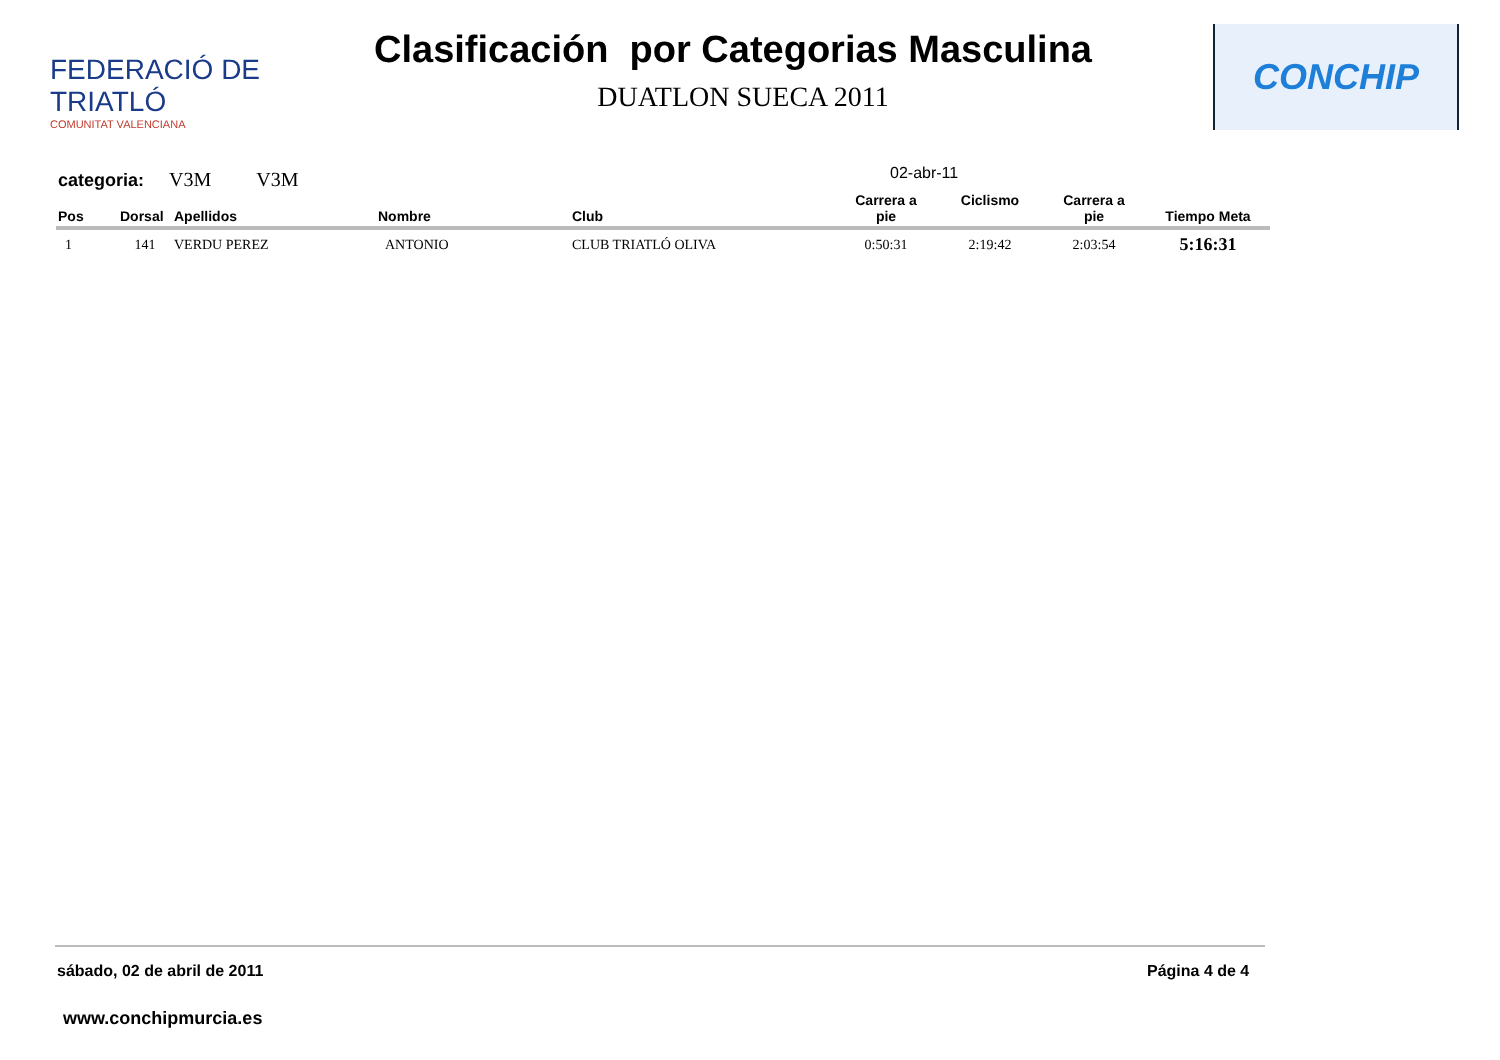FEDERACIÓ DE TRIATLÓ
COMUNITAT VALENCIANA
Clasificación por Categorias Masculina
DUATLON SUECA 2011
CONCHIP
categoria: V3M V3M 02-abr-11
| Pos | Dorsal | Apellidos | Nombre | Club | Carrera a pie | Ciclismo | Carrera a pie | Tiempo Meta |
| --- | --- | --- | --- | --- | --- | --- | --- | --- |
| 1 | 141 | VERDU PEREZ | ANTONIO | CLUB TRIATLÓ OLIVA | 0:50:31 | 2:19:42 | 2:03:54 | 5:16:31 |
sábado, 02 de abril de 2011 Página 4 de 4
www.conchipmurcia.es